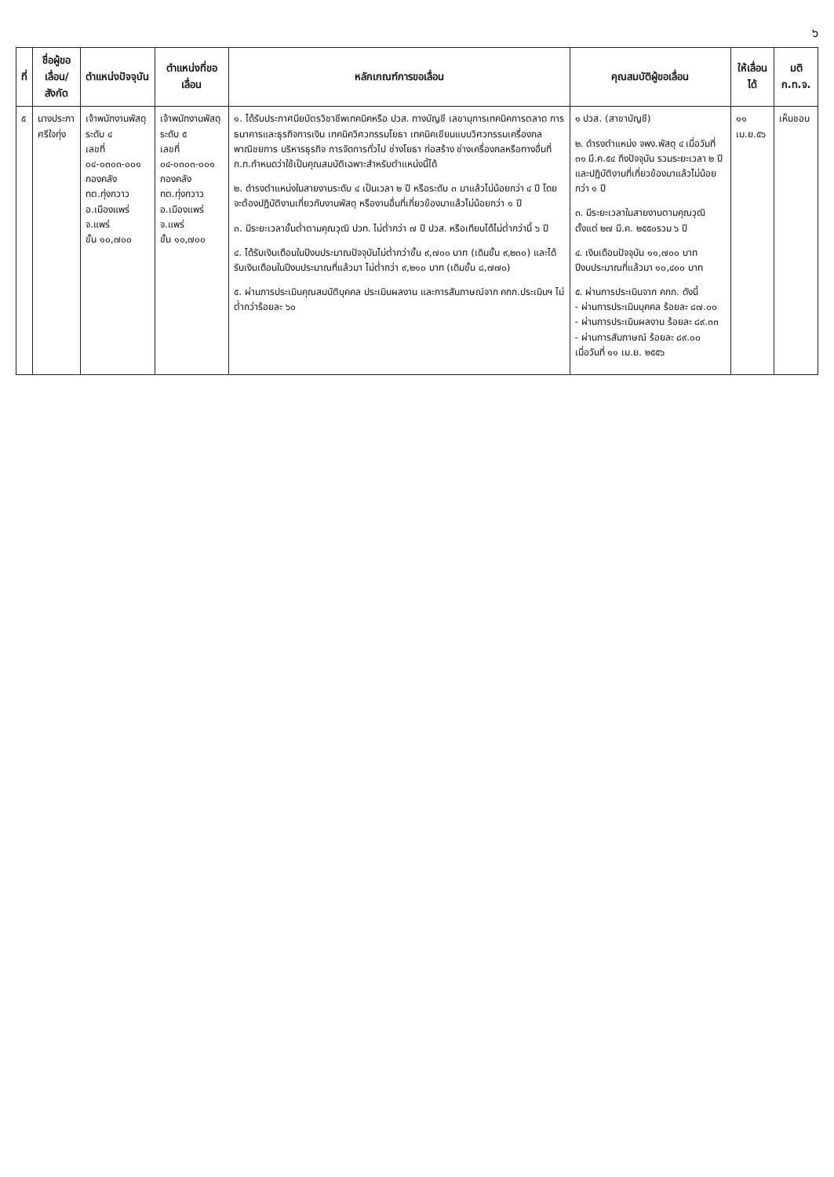๖
| ที่ | ชื่อผู้ขอเลื่อน/ สังกัด | ตำแหน่งปัจจุบัน | ตำแหน่งที่ขอเลื่อน | หลักเกณฑ์การขอเลื่อน | คุณสมบัติผู้ขอเลื่อน | ให้เลื่อนได้ | มติ ก.ท.จ. |
| --- | --- | --- | --- | --- | --- | --- | --- |
| ๕ | นางประภา ศรีใจทุ่ง | เจ้าพนักงานพัสดุ ระดับ ๔ เลขที่ ๐๔-๐๓๐๓-๐๐๑ กองคลัง ทต.ทุ่งกวาว อ.เมืองแพร่ จ.แพร่ ขั้น ๑๐,๗๐๐ | เจ้าพนักงานพัสดุ ระดับ ๕ เลขที่ ๐๔-๐๓๐๓-๐๐๑ กองคลัง ทต.ทุ่งกวาว อ.เมืองแพร่ จ.แพร่ ขั้น ๑๐,๗๐๐ | ๑. ได้รับประกาศนียบัตรวิชาชีพเทคนิคหรือ ปวส. ทางบัญชี เลขานุการเทคนิคการตลาด การธนาคารและธุรกิจการเงิน เทคนิควิศวกรรมโยธา เทคนิคเขียนแบบวิศวกรรมเครื่องกล พาณิชยการ บริหารธุรกิจ การจัดการทั่วไป ช่างโยธา ก่อสร้าง ช่างเครื่องกลหรือทางอื่นที่ ก.ท.กำหนดว่าใช้เป็นคุณสมบัติเฉพาะสำหรับตำแหน่งนี้ได้ ๒. ดำรงตำแหน่งในสายงานระดับ ๔ เป็นเวลา ๒ ปี หรือระดับ ๓ มาแล้วไม่น้อยกว่า ๔ ปี โดยจะต้องปฏิบัติงานเกี่ยวกับงานพัสดุ หรืองานอื่นที่เกี่ยวข้องมาแล้วไม่น้อยกว่า ๑ ปี ๓. มีระยะเวลาขั้นต่ำตามคุณวุฒิ ปวท. ไม่ต่ำกว่า ๗ ปี ปวส. หรือเทียบได้ไม่ต่ำกว่านี้ ๖ ปี ๔. ได้รับเงินเดือนในปีงบประมาณปัจจุบันไม่ต่ำกว่าขั้น ๙,๗๐๐ บาท (เดิมขั้น ๙,๒๓๐) และได้รับเงินเดือนในปีงบประมาณที่แล้วมา ไม่ต่ำกว่า ๙,๒๑๐ บาท (เดิมขั้น ๘,๗๗๐) ๕. ผ่านการประเมินคุณสมบัติบุคคล ประเมินผลงาน และการสัมภาษณ์จาก คกก.ประเมินฯ ไม่ต่ำกว่าร้อยละ ๖๐ | ๑ ปวส. (สาขาบัญชี) ๒. ดำรงตำแหน่ง จพง.พัสดุ ๔ เมื่อวันที่ ๓๑ มี.ค.๕๔ ถึงปัจจุบัน รวมระยะเวลา ๒ ปี และปฏิบัติงานที่เกี่ยวข้องมาแล้วไม่น้อยกว่า ๑ ปี ๓. มีระยะเวลาในสายงานตามคุณวุฒิตั้งแต่ ๒๗ มี.ค. ๒๕๕๐รวม ๖ ปี ๔. เงินเดือนปัจจุบัน ๑๑,๗๐๐ บาท ปีงบประมาณที่แล้วมา ๑๐,๔๐๐ บาท ๕. ผ่านการประเมินจาก คกก. ดังนี้ - ผ่านการประเมินบุคคล ร้อยละ ๘๗.๐๐ - ผ่านการประเมินผลงาน ร้อยละ ๘๙.๓๓ - ผ่านการสัมภาษณ์ ร้อยละ ๘๙.๐๐ เมื่อวันที่ ๑๑ เม.ย. ๒๕๕๖ | ๑๑ เม.ย.๕๖ | เห็นชอบ |